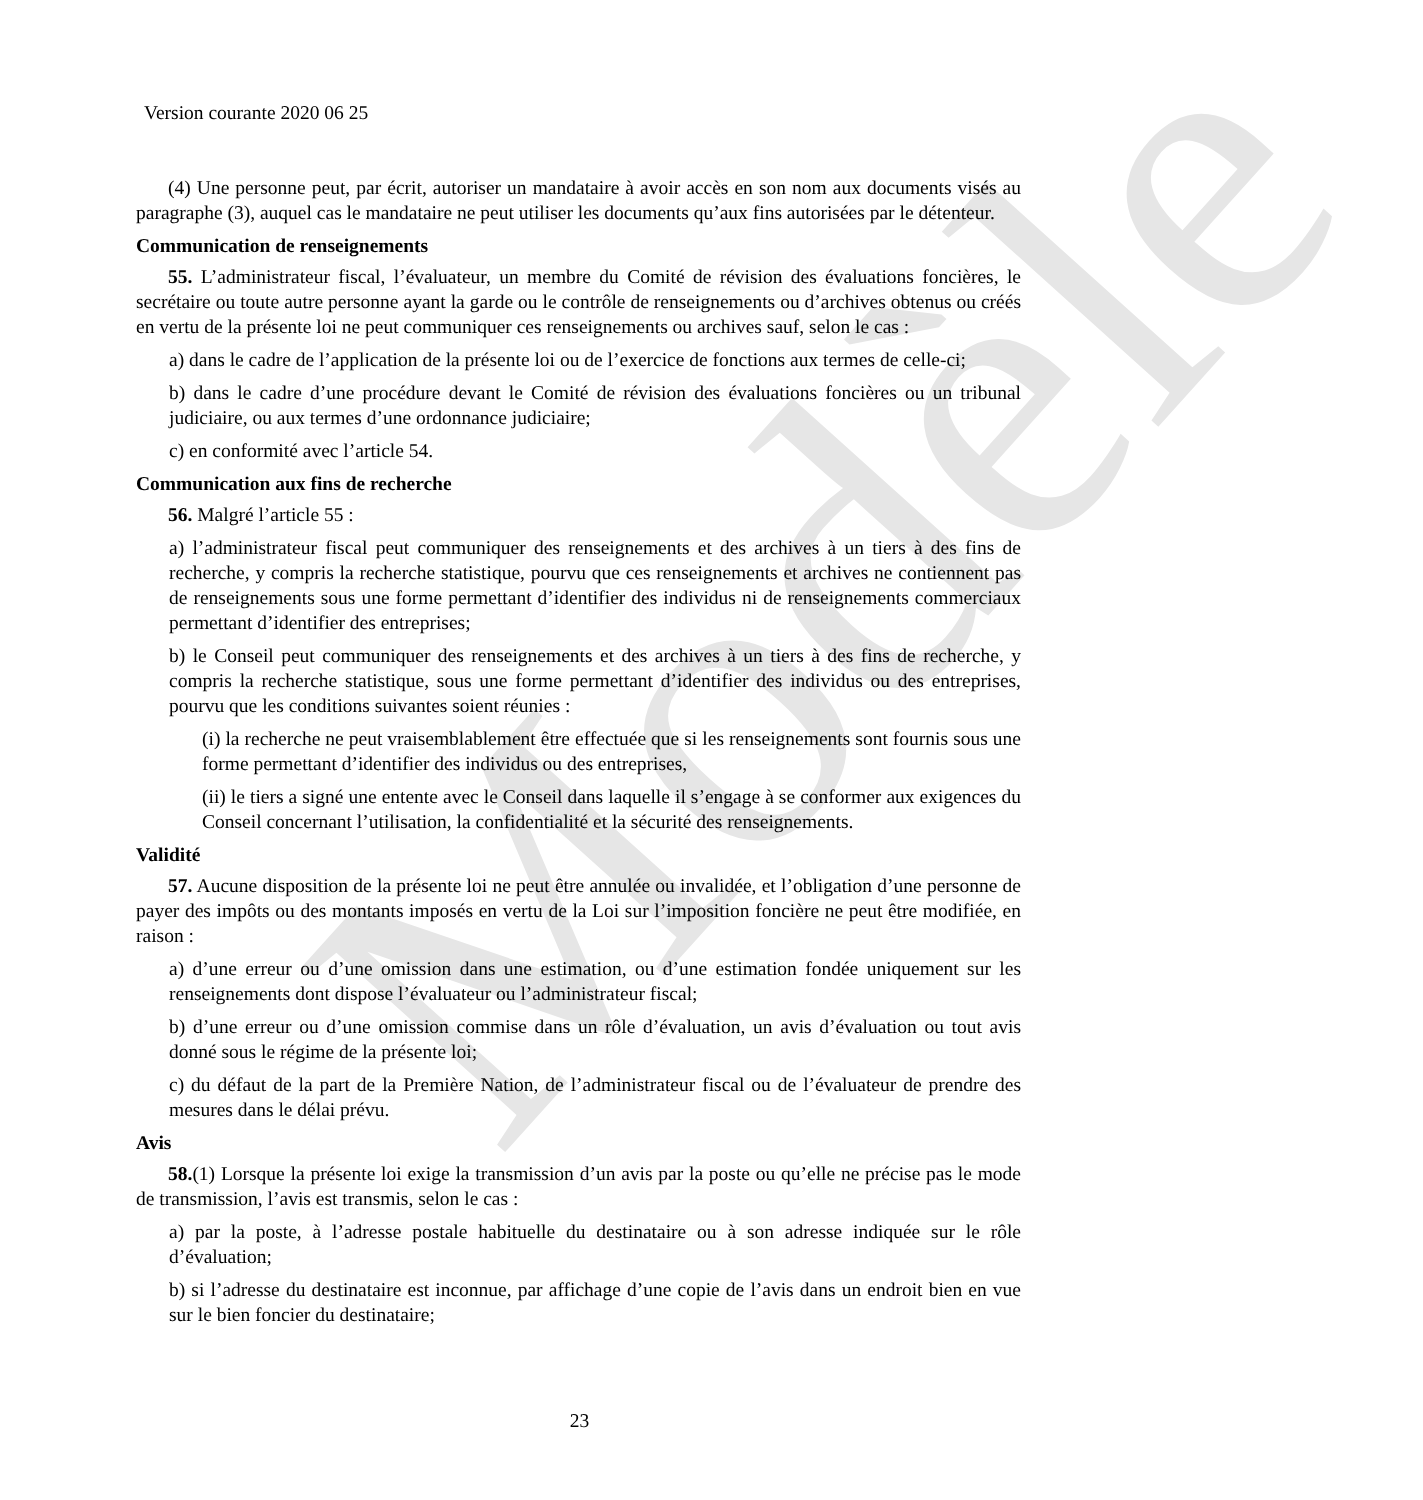Modèle
Version courante 2020 06 25
(4) Une personne peut, par écrit, autoriser un mandataire à avoir accès en son nom aux documents visés au paragraphe (3), auquel cas le mandataire ne peut utiliser les documents qu’aux fins autorisées par le détenteur.
Communication de renseignements
55. L’administrateur fiscal, l’évaluateur, un membre du Comité de révision des évaluations foncières, le secrétaire ou toute autre personne ayant la garde ou le contrôle de renseignements ou d’archives obtenus ou créés en vertu de la présente loi ne peut communiquer ces renseignements ou archives sauf, selon le cas :
a) dans le cadre de l’application de la présente loi ou de l’exercice de fonctions aux termes de celle-ci;
b) dans le cadre d’une procédure devant le Comité de révision des évaluations foncières ou un tribunal judiciaire, ou aux termes d’une ordonnance judiciaire;
c) en conformité avec l’article 54.
Communication aux fins de recherche
56. Malgré l’article 55 :
a) l’administrateur fiscal peut communiquer des renseignements et des archives à un tiers à des fins de recherche, y compris la recherche statistique, pourvu que ces renseignements et archives ne contiennent pas de renseignements sous une forme permettant d’identifier des individus ni de renseignements commerciaux permettant d’identifier des entreprises;
b) le Conseil peut communiquer des renseignements et des archives à un tiers à des fins de recherche, y compris la recherche statistique, sous une forme permettant d’identifier des individus ou des entreprises, pourvu que les conditions suivantes soient réunies :
(i) la recherche ne peut vraisemblablement être effectuée que si les renseignements sont fournis sous une forme permettant d’identifier des individus ou des entreprises,
(ii) le tiers a signé une entente avec le Conseil dans laquelle il s’engage à se conformer aux exigences du Conseil concernant l’utilisation, la confidentialité et la sécurité des renseignements.
Validité
57. Aucune disposition de la présente loi ne peut être annulée ou invalidée, et l’obligation d’une personne de payer des impôts ou des montants imposés en vertu de la Loi sur l’imposition foncière ne peut être modifiée, en raison :
a) d’une erreur ou d’une omission dans une estimation, ou d’une estimation fondée uniquement sur les renseignements dont dispose l’évaluateur ou l’administrateur fiscal;
b) d’une erreur ou d’une omission commise dans un rôle d’évaluation, un avis d’évaluation ou tout avis donné sous le régime de la présente loi;
c) du défaut de la part de la Première Nation, de l’administrateur fiscal ou de l’évaluateur de prendre des mesures dans le délai prévu.
Avis
58.(1) Lorsque la présente loi exige la transmission d’un avis par la poste ou qu’elle ne précise pas le mode de transmission, l’avis est transmis, selon le cas :
a) par la poste, à l’adresse postale habituelle du destinataire ou à son adresse indiquée sur le rôle d’évaluation;
b) si l’adresse du destinataire est inconnue, par affichage d’une copie de l’avis dans un endroit bien en vue sur le bien foncier du destinataire;
23